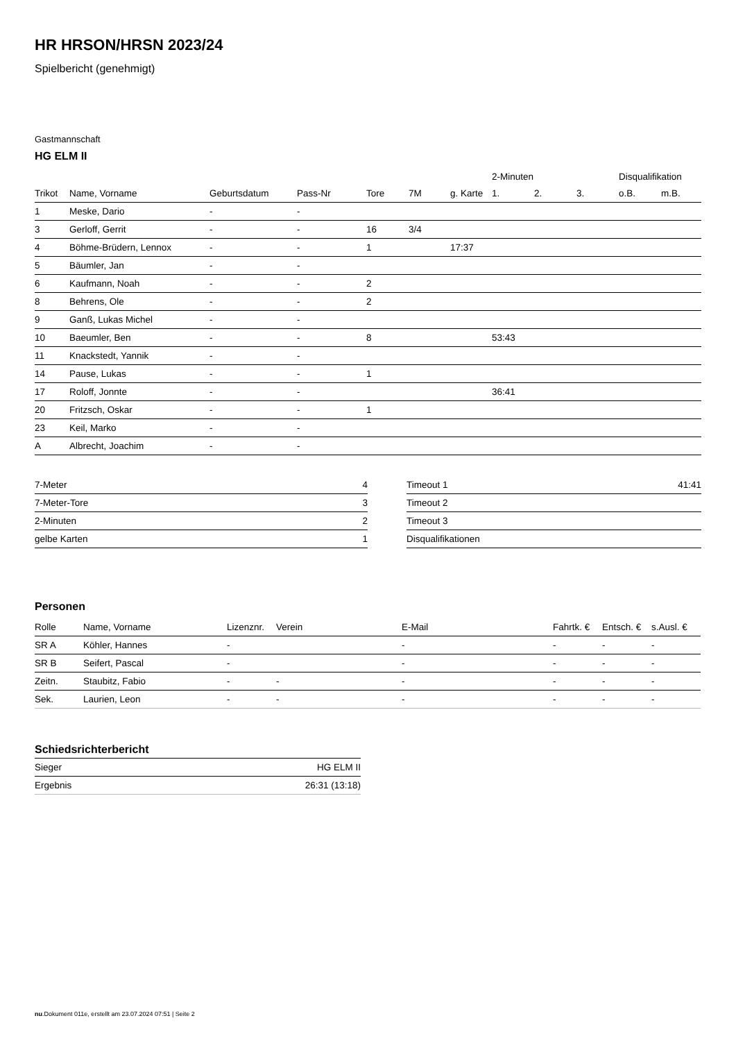HR HRSON/HRSN 2023/24
Spielbericht (genehmigt)
Gastmannschaft
HG ELM II
| | | | | | | | 2-Minuten | | | Disqualifikation | |
| --- | --- | --- | --- | --- | --- | --- | --- | --- | --- | --- | --- |
| Trikot | Name, Vorname | Geburtsdatum | Pass-Nr | Tore | 7M | g. Karte | 1. | 2. | 3. | o.B. | m.B. |
| 1 | Meske, Dario | - | - | | | | | | | | |
| 3 | Gerloff, Gerrit | - | - | 16 | 3/4 | | | | | | |
| 4 | Böhme-Brüdern, Lennox | - | - | 1 | | 17:37 | | | | | |
| 5 | Bäumler, Jan | - | - | | | | | | | | |
| 6 | Kaufmann, Noah | - | - | 2 | | | | | | | |
| 8 | Behrens, Ole | - | - | 2 | | | | | | | |
| 9 | Ganß, Lukas Michel | - | - | | | | | | | | |
| 10 | Baeumler, Ben | - | - | 8 | | | 53:43 | | | | |
| 11 | Knackstedt, Yannik | - | - | | | | | | | | |
| 14 | Pause, Lukas | - | - | 1 | | | | | | | |
| 17 | Roloff, Jonnte | - | - | | | | 36:41 | | | | |
| 20 | Fritzsch, Oskar | - | - | 1 | | | | | | | |
| 23 | Keil, Marko | - | - | | | | | | | | |
| A | Albrecht, Joachim | - | - | | | | | | | | |
| 7-Meter | 4 |
| 7-Meter-Tore | 3 |
| 2-Minuten | 2 |
| gelbe Karten | 1 |
| Timeout 1 | 41:41 |
| Timeout 2 | |
| Timeout 3 | |
| Disqualifikationen | |
Personen
| Rolle | Name, Vorname | Lizenznr. | Verein | E-Mail | Fahrtk. € | Entsch. € | s.Ausl. € |
| --- | --- | --- | --- | --- | --- | --- | --- |
| SR A | Köhler, Hannes | - | | - | - | - | - |
| SR B | Seifert, Pascal | - | | - | - | - | - |
| Zeitn. | Staubitz, Fabio | - | - | - | - | - | - |
| Sek. | Laurien, Leon | - | - | - | - | - | - |
Schiedsrichterbericht
| Sieger | HG ELM II |
| Ergebnis | 26:31 (13:18) |
nu.Dokument 011e, erstellt am 23.07.2024 07:51 | Seite 2